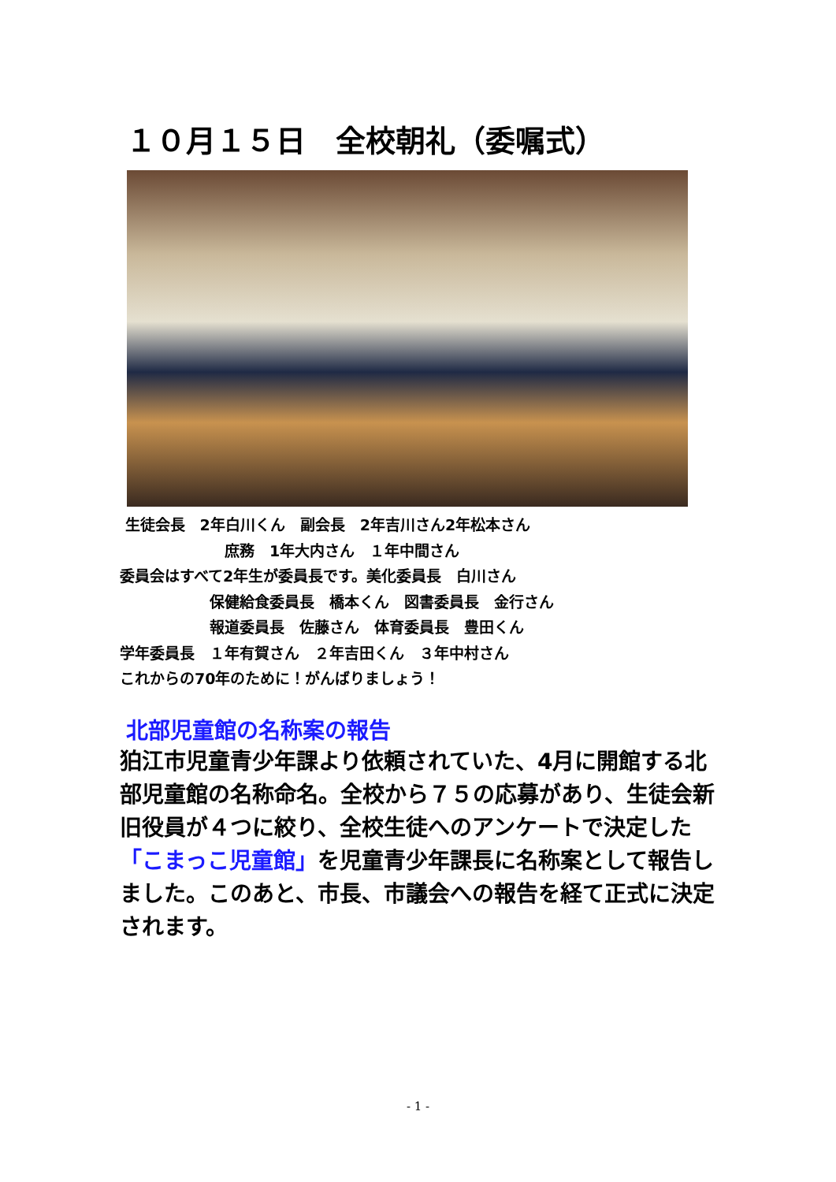１０月１５日　全校朝礼（委嘱式）
生徒会長　2年白川くん　副会長　2年吉川さん2年松本さん
　　　　　　　庶務　1年大内さん　１年中間さん
委員会はすべて2年生が委員長です。美化委員長　白川さん
　　　　　　保健給食委員長　橋本くん　図書委員長　金行さん
　　　　　　報道委員長　佐藤さん　体育委員長　豊田くん
学年委員長　１年有賀さん　２年吉田くん　３年中村さん
これからの70年のために！がんばりましょう！
北部児童館の名称案の報告
狛江市児童青少年課より依頼されていた、4月に開館する北部児童館の名称命名。全校から７５の応募があり、生徒会新旧役員が４つに絞り、全校生徒へのアンケートで決定した「こまっこ児童館」を児童青少年課長に名称案として報告しました。このあと、市長、市議会への報告を経て正式に決定されます。
- 1 -